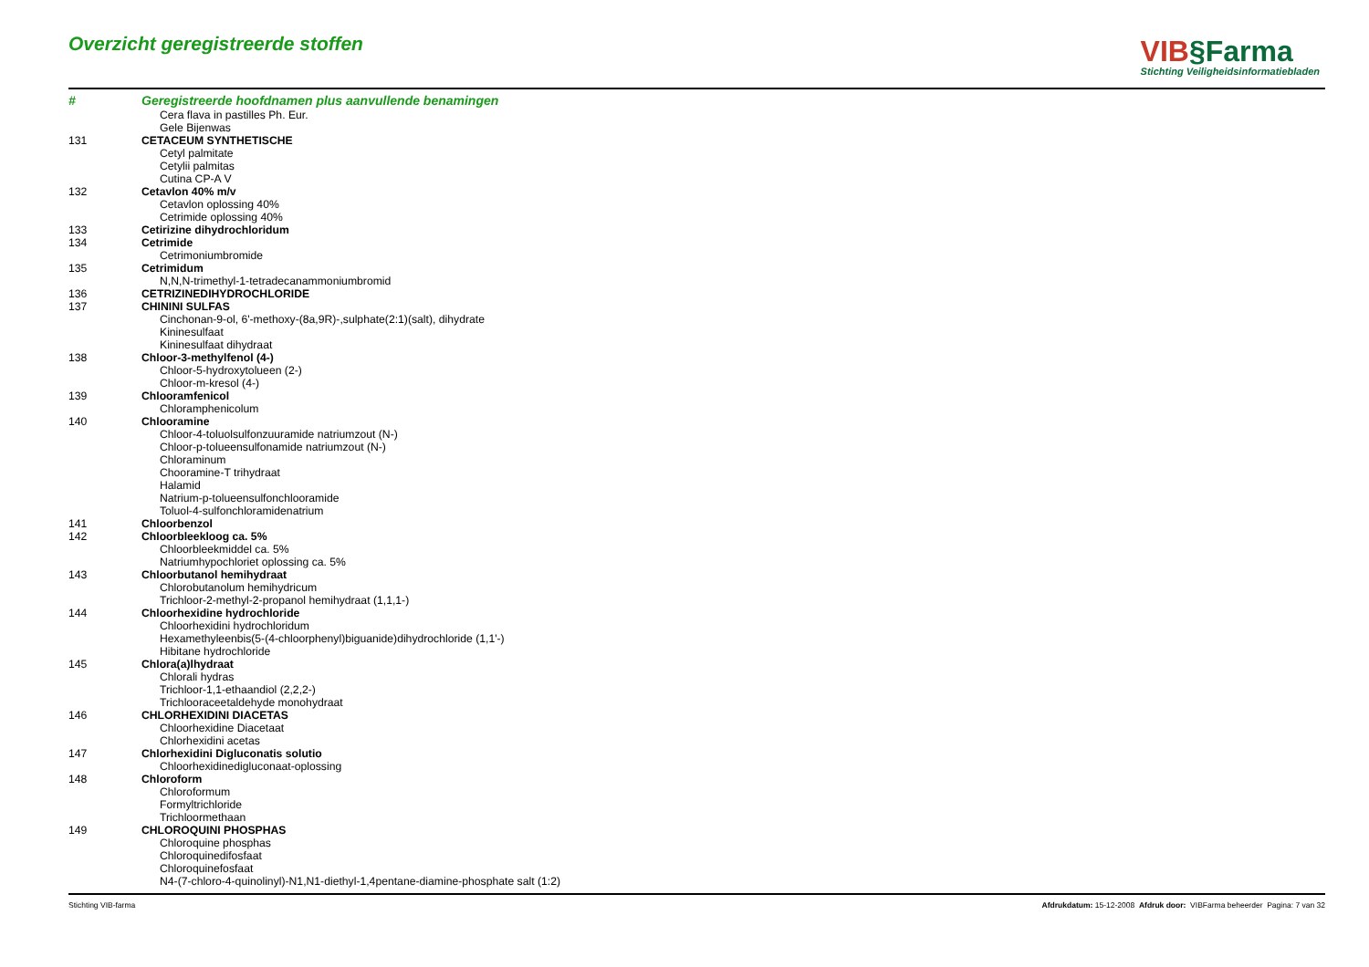Overzicht geregistreerde stoffen
VIB§Farma
Stichting Veiligheidsinformatiebladen
| # | Geregistreerde hoofdnamen plus aanvullende benamingen |
| --- | --- |
| | Cera flava in pastilles Ph. Eur. |
| | Gele Bijenwas |
| 131 | CETACEUM SYNTHETISCHE |
| | Cetyl palmitate |
| | Cetylii palmitas |
| | Cutina CP-A V |
| 132 | Cetavlon 40% m/v |
| | Cetavlon oplossing 40% |
| | Cetrimide oplossing 40% |
| 133 | Cetirizine dihydrochloridum |
| 134 | Cetrimide |
| | Cetrimoniumbromide |
| 135 | Cetrimidum |
| | N,N,N-trimethyl-1-tetradecanammoniumbromid |
| 136 | CETRIZINEDIHYDROCHLORIDE |
| 137 | CHININI SULFAS |
| | Cinchonan-9-ol, 6'-methoxy-(8a,9R)-,sulphate(2:1)(salt), dihydrate |
| | Kininesulfaat |
| | Kininesulfaat dihydraat |
| 138 | Chloor-3-methylfenol (4-) |
| | Chloor-5-hydroxytolueen (2-) |
| | Chloor-m-kresol (4-) |
| 139 | Chlooramfenicol |
| | Chloramphenicolum |
| 140 | Chlooramine |
| | Chloor-4-toluolsulfonzuuramide natriumzout (N-) |
| | Chloor-p-tolueensulfonamide natriumzout (N-) |
| | Chloraminum |
| | Chooramine-T trihydraat |
| | Halamid |
| | Natrium-p-tolueensulfonchlooramide |
| | Toluol-4-sulfonchloramidenatrium |
| 141 | Chloorbenzol |
| 142 | Chloorbleekloog ca. 5% |
| | Chloorbleekmiddel ca. 5% |
| | Natriumhypochloriet oplossing ca. 5% |
| 143 | Chloorbutanol hemihydraat |
| | Chlorobutanolum hemihydricum |
| | Trichloor-2-methyl-2-propanol hemihydraat (1,1,1-) |
| 144 | Chloorhexidine hydrochloride |
| | Chloorhexidini hydrochloridum |
| | Hexamethyleenbis(5-(4-chloorphenyl)biguanide)dihydrochloride (1,1'-) |
| | Hibitane hydrochloride |
| 145 | Chlora(a)lhydraat |
| | Chlorali hydras |
| | Trichloor-1,1-ethaandiol (2,2,2-) |
| | Trichlooraceetaldehyde monohydraat |
| 146 | CHLORHEXIDINI DIACETAS |
| | Chloorhexidine Diacetaat |
| | Chlorhexidini acetas |
| 147 | Chlorhexidini Digluconatis solutio |
| | Chloorhexidinedigluconaat-oplossing |
| 148 | Chloroform |
| | Chloroformum |
| | Formyltrichloride |
| | Trichloormethaan |
| 149 | CHLOROQUINI PHOSPHAS |
| | Chloroquine phosphas |
| | Chloroquinedifosfaat |
| | Chloroquinefosfaat |
| | N4-(7-chloro-4-quinolinyl)-N1,N1-diethyl-1,4pentane-diamine-phosphate salt (1:2) |
Stichting VIB-farma Afdrukdatum: 15-12-2008 Afdruk door: VIBFarma beheerder Pagina: 7 van 32